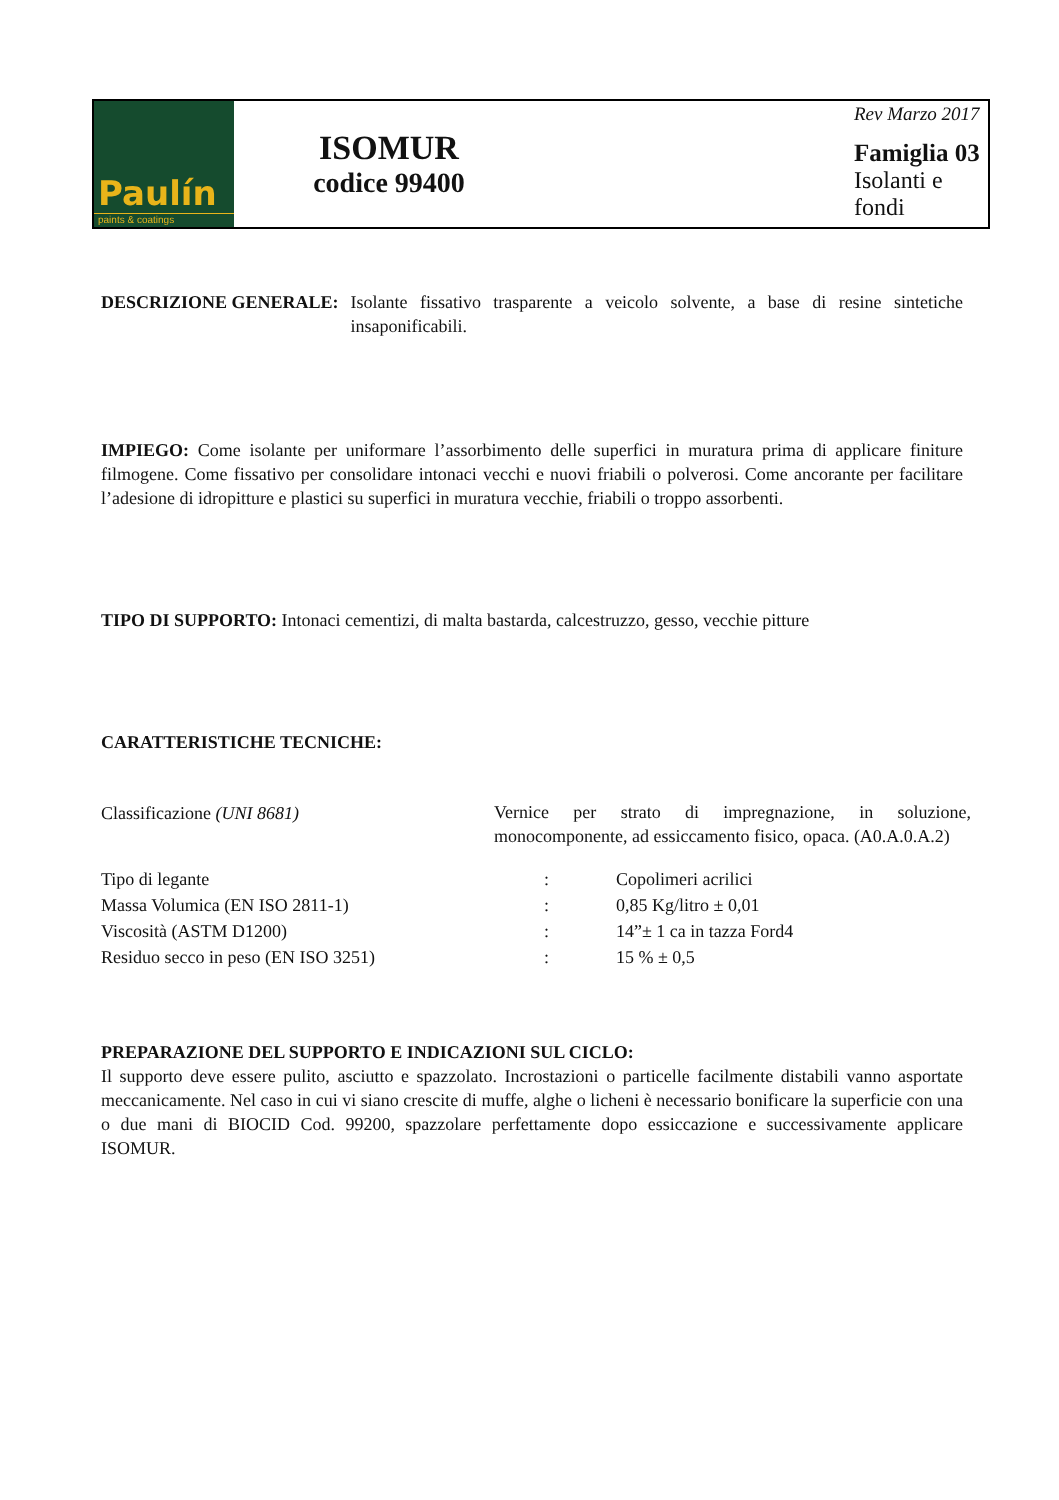Paulín
paints & coatings
ISOMUR
codice 99400
Rev Marzo 2017
Famiglia 03
Isolanti e fondi
DESCRIZIONE GENERALE: Isolante fissativo trasparente a veicolo solvente, a base di resine sintetiche insaponificabili.
IMPIEGO: Come isolante per uniformare l’assorbimento delle superfici in muratura prima di applicare finiture filmogene. Come fissativo per consolidare intonaci vecchi e nuovi friabili o polverosi. Come ancorante per facilitare l’adesione di idropitture e plastici su superfici in muratura vecchie, friabili o troppo assorbenti.
TIPO DI SUPPORTO: Intonaci cementizi, di malta bastarda, calcestruzzo, gesso, vecchie pitture
CARATTERISTICHE TECNICHE:
| Classificazione (UNI 8681) | Vernice per strato di impregnazione, in soluzione, monocomponente, ad essiccamento fisico, opaca. (A0.A.0.A.2) | |
| Tipo di legante | : | Copolimeri acrilici |
| Massa Volumica (EN ISO 2811-1) | : | 0,85 Kg/litro ± 0,01 |
| Viscosità (ASTM D1200) | : | 14”± 1 ca in tazza Ford4 |
| Residuo secco in peso (EN ISO 3251) | : | 15 % ± 0,5 |
PREPARAZIONE DEL SUPPORTO E INDICAZIONI SUL CICLO:
Il supporto deve essere pulito, asciutto e spazzolato. Incrostazioni o particelle facilmente distabili vanno asportate meccanicamente. Nel caso in cui vi siano crescite di muffe, alghe o licheni è necessario bonificare la superficie con una o due mani di BIOCID Cod. 99200, spazzolare perfettamente dopo essiccazione e successivamente applicare ISOMUR.